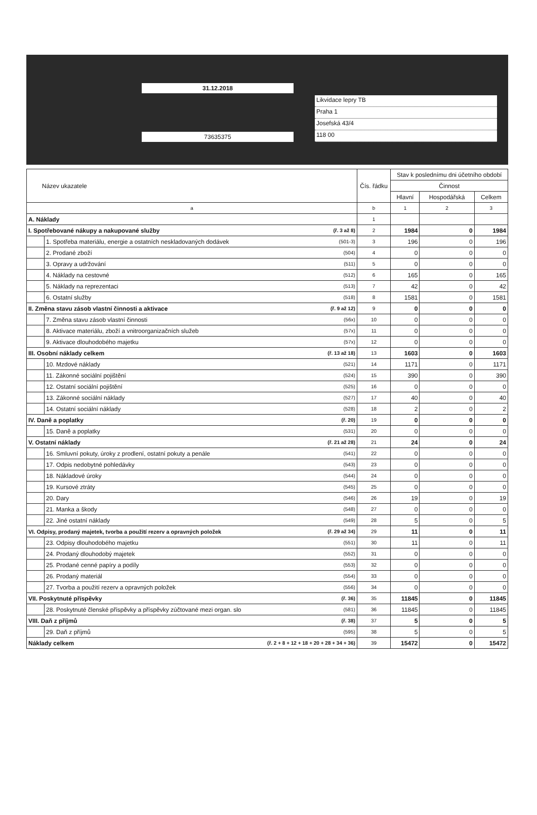31.12.2018
73635375
Likvidace lepry TB
Praha 1
Josefská 43/4
118 00
| Název ukazatele | | | Čís. řádku | Stav k poslednímu dni účetního období | | |
| --- | --- | --- | --- | --- | --- | --- |
| | | | | Činnost | | |
| | | | | Hlavní | Hospodářská | Celkem |
| a | | | b | 1 | 2 | 3 |
| A. Náklady | | | 1 | | | |
| I. Spotřebované nákupy a nakupované služby | | (ř. 3 až 8) | 2 | 1984 | 0 | 1984 |
| | 1. Spotřeba materiálu, energie a ostatních neskladovaných dodávek | (501-3) | 3 | 196 | 0 | 196 |
| | 2. Prodané zboží | (504) | 4 | 0 | 0 | 0 |
| | 3. Opravy a udržování | (511) | 5 | 0 | 0 | 0 |
| | 4. Náklady na cestovné | (512) | 6 | 165 | 0 | 165 |
| | 5. Náklady na reprezentaci | (513) | 7 | 42 | 0 | 42 |
| | 6. Ostatní služby | (518) | 8 | 1581 | 0 | 1581 |
| II. Změna stavu zásob vlastní činnosti a aktivace | | (ř. 9 až 12) | 9 | 0 | 0 | 0 |
| | 7. Změna stavu zásob vlastní činnosti | (56x) | 10 | 0 | 0 | 0 |
| | 8. Aktivace materiálu, zboží a vnitroorganizačních služeb | (57x) | 11 | 0 | 0 | 0 |
| | 9. Aktivace dlouhodobého majetku | (57x) | 12 | 0 | 0 | 0 |
| III. Osobní náklady celkem | | (ř. 13 až 18) | 13 | 1603 | 0 | 1603 |
| | 10. Mzdové náklady | (521) | 14 | 1171 | 0 | 1171 |
| | 11. Zákonné sociální pojištění | (524) | 15 | 390 | 0 | 390 |
| | 12. Ostatní sociální pojištění | (525) | 16 | 0 | 0 | 0 |
| | 13. Zákonné sociální náklady | (527) | 17 | 40 | 0 | 40 |
| | 14. Ostatní sociální náklady | (528) | 18 | 2 | 0 | 2 |
| IV. Daně a poplatky | | (ř. 20) | 19 | 0 | 0 | 0 |
| | 15. Daně a poplatky | (531) | 20 | 0 | 0 | 0 |
| V. Ostatní náklady | | (ř. 21 až 28) | 21 | 24 | 0 | 24 |
| | 16. Smluvní pokuty, úroky z prodlení, ostatní pokuty a penále | (541) | 22 | 0 | 0 | 0 |
| | 17. Odpis nedobytné pohledávky | (543) | 23 | 0 | 0 | 0 |
| | 18. Nákladové úroky | (544) | 24 | 0 | 0 | 0 |
| | 19. Kursové ztráty | (545) | 25 | 0 | 0 | 0 |
| | 20. Dary | (546) | 26 | 19 | 0 | 19 |
| | 21. Manka a škody | (548) | 27 | 0 | 0 | 0 |
| | 22. Jiné ostatní náklady | (549) | 28 | 5 | 0 | 5 |
| VI. Odpisy, prodaný majetek, tvorba a použití rezerv a opravných položek | | (ř. 29 až 34) | 29 | 11 | 0 | 11 |
| | 23. Odpisy dlouhodobého majetku | (551) | 30 | 11 | 0 | 11 |
| | 24. Prodaný dlouhodobý majetek | (552) | 31 | 0 | 0 | 0 |
| | 25. Prodané cenné papíry a podíly | (553) | 32 | 0 | 0 | 0 |
| | 26. Prodaný materiál | (554) | 33 | 0 | 0 | 0 |
| | 27. Tvorba a použití rezerv a opravných položek | (556) | 34 | 0 | 0 | 0 |
| VII. Poskytnuté příspěvky | | (ř. 36) | 35 | 11845 | 0 | 11845 |
| | 28. Poskytnuté členské příspěvky a příspěvky zúčtované mezi organ. slo | (581) | 36 | 11845 | 0 | 11845 |
| VIII. Daň z příjmů | | (ř. 38) | 37 | 5 | 0 | 5 |
| | 29. Daň z příjmů | (595) | 38 | 5 | 0 | 5 |
| Náklady celkem | | (ř. 2 + 8 + 12 + 18 + 20 + 28 + 34 + 36) | 39 | 15472 | 0 | 15472 |